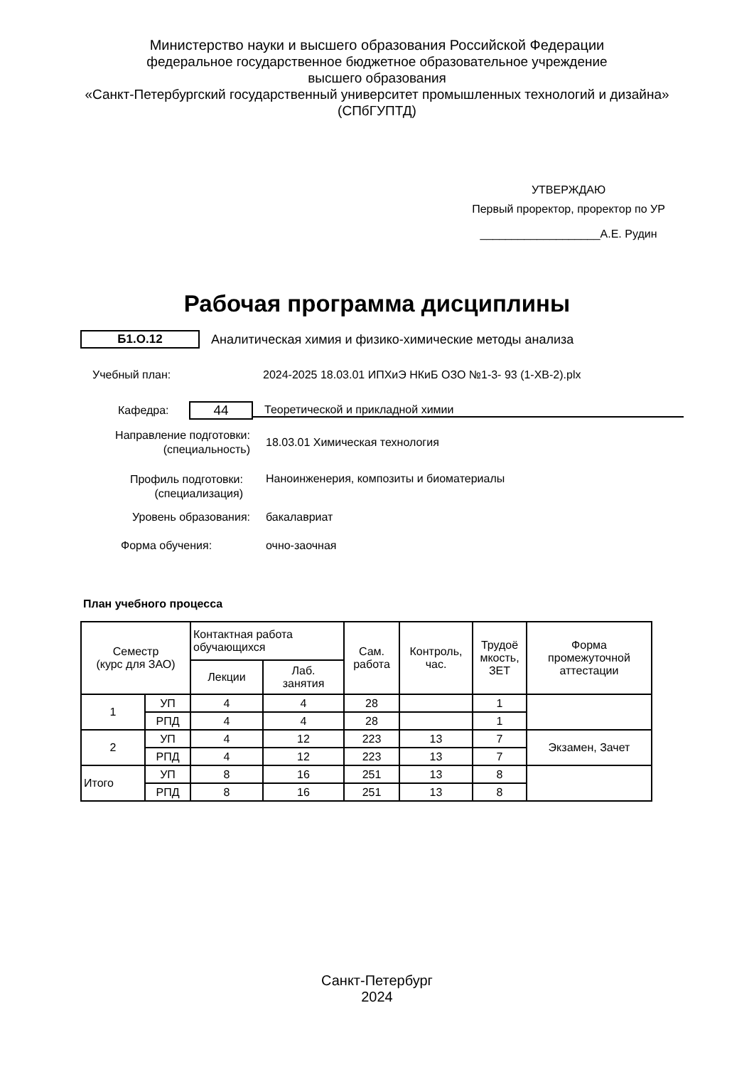Министерство науки и высшего образования Российской Федерации
федеральное государственное бюджетное образовательное учреждение
высшего образования
«Санкт-Петербургский государственный университет промышленных технологий и дизайна»
(СПбГУПТД)
УТВЕРЖДАЮ
Первый проректор, проректор по УР
___________________А.Е. Рудин
Рабочая программа дисциплины
Б1.О.12
Аналитическая химия и физико-химические методы анализа
Учебный план:
2024-2025 18.03.01 ИПХиЭ НКиБ ОЗО №1-3- 93 (1-ХВ-2).plx
Кафедра:
44
Теоретической и прикладной химии
Направление подготовки:
(специальность)
18.03.01 Химическая технология
Профиль подготовки:
(специализация)
Наноинженерия, композиты и биоматериалы
Уровень образования: бакалавриат
Форма обучения: очно-заочная
План учебного процесса
| Семестр (курс для ЗАО) | | Контактная работа обучающихся | | Сам. работа | Контроль, час. | Трудоё мкость, ЗЕТ | Форма промежуточной аттестации |
| --- | --- | --- | --- | --- | --- | --- | --- |
| | | Лекции | Лаб. занятия | | | | |
| 1 | УП | 4 | 4 | 28 | | 1 | |
| | РПД | 4 | 4 | 28 | | 1 | |
| 2 | УП | 4 | 12 | 223 | 13 | 7 | Экзамен, Зачет |
| | РПД | 4 | 12 | 223 | 13 | 7 | |
| Итого | УП | 8 | 16 | 251 | 13 | 8 | |
| | РПД | 8 | 16 | 251 | 13 | 8 | |
Санкт-Петербург
2024